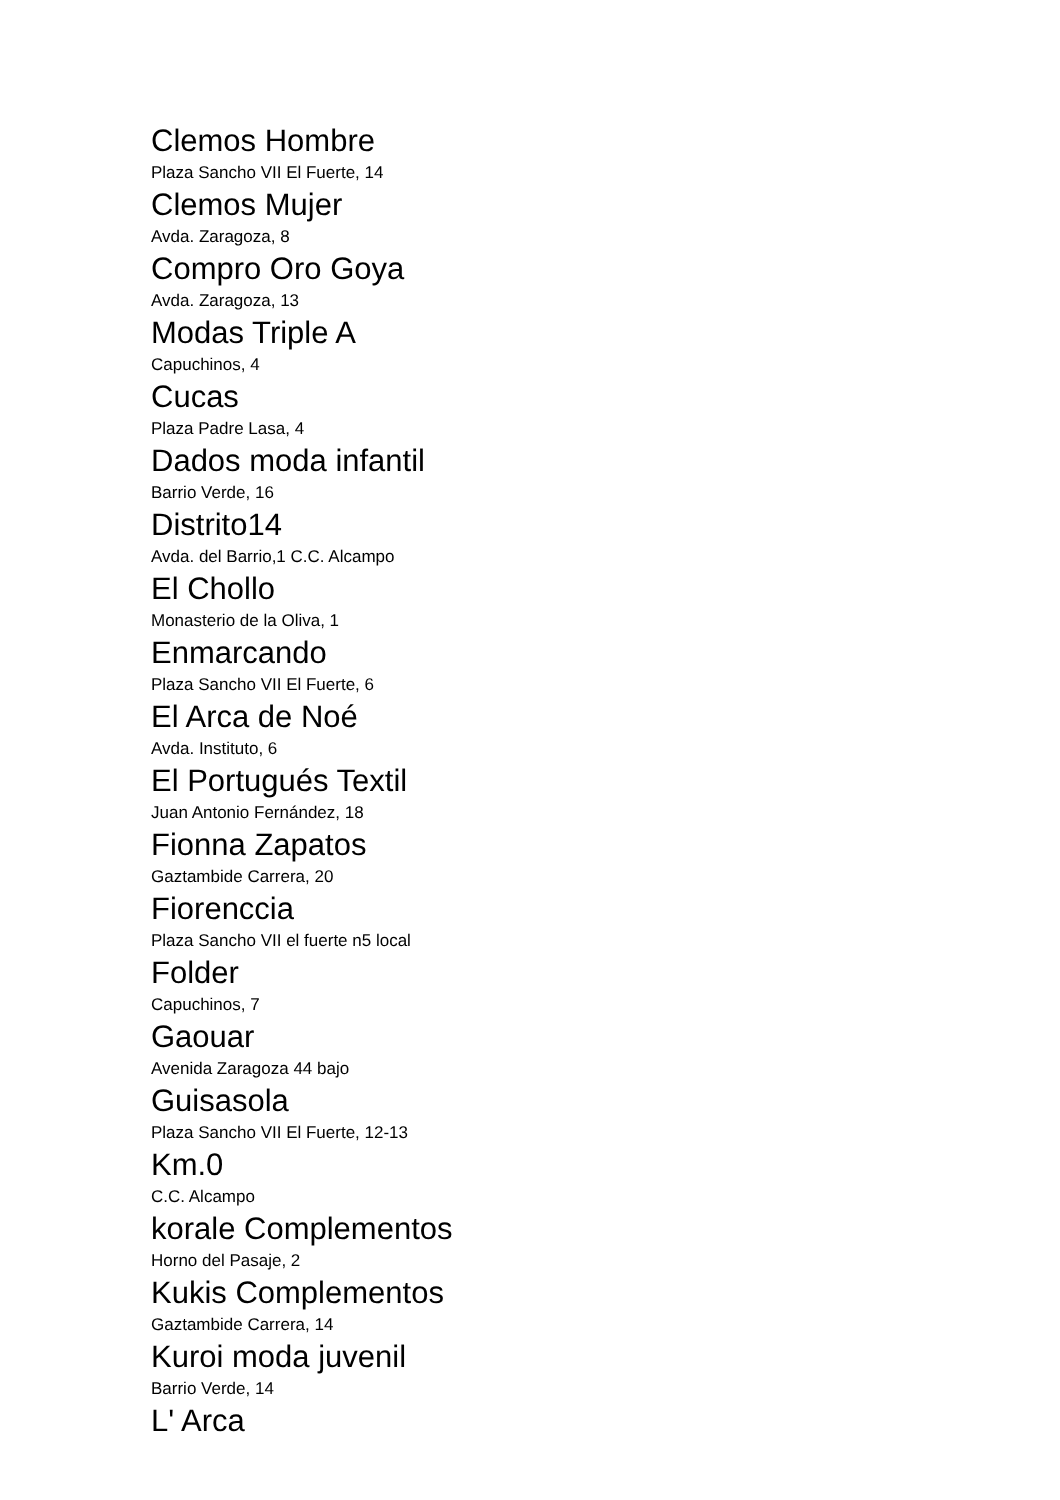Clemos Hombre
Plaza Sancho VII El Fuerte, 14
Clemos Mujer
Avda. Zaragoza, 8
Compro Oro Goya
Avda. Zaragoza, 13
Modas Triple A
Capuchinos, 4
Cucas
Plaza Padre Lasa, 4
Dados moda infantil
Barrio Verde, 16
Distrito14
Avda. del Barrio,1 C.C. Alcampo
El Chollo
Monasterio de la Oliva, 1
Enmarcando
Plaza Sancho VII El Fuerte, 6
El Arca de Noé
Avda. Instituto, 6
El Portugués Textil
Juan Antonio Fernández, 18
Fionna Zapatos
Gaztambide Carrera, 20
Fiorenccia
Plaza Sancho VII el fuerte n5 local
Folder
Capuchinos, 7
Gaouar
Avenida Zaragoza 44 bajo
Guisasola
Plaza Sancho VII El Fuerte, 12-13
Km.0
C.C. Alcampo
korale Complementos
Horno del Pasaje, 2
Kukis Complementos
Gaztambide Carrera, 14
Kuroi moda juvenil
Barrio Verde, 14
L' Arca